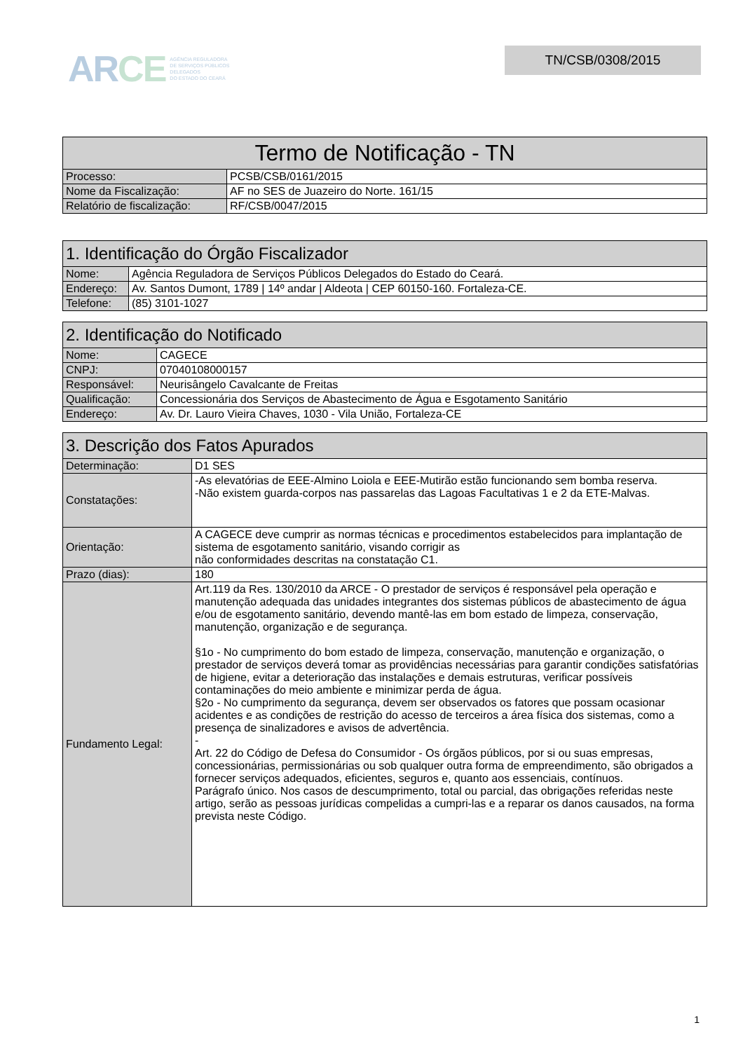ARCE
AGÊNCIA REGULADORA
DE SERVIÇOS PÚBLICOS
DELEGADOS
DO ESTADO DO CEARÁ
TN/CSB/0308/2015
| Termo de Notificação - TN | |
| --- | --- |
| Processo: | PCSB/CSB/0161/2015 |
| Nome da Fiscalização: | AF no SES de Juazeiro do Norte. 161/15 |
| Relatório de fiscalização: | RF/CSB/0047/2015 |
| 1. Identificação do Órgão Fiscalizador | |
| --- | --- |
| Nome: | Agência Reguladora de Serviços Públicos Delegados do Estado do Ceará. |
| Endereço: | Av. Santos Dumont, 1789 / 14º andar / Aldeota / CEP 60150-160. Fortaleza-CE. |
| Telefone: | (85) 3101-1027 |
| 2. Identificação do Notificado | |
| --- | --- |
| Nome: | CAGECE |
| CNPJ: | 07040108000157 |
| Responsável: | Neurisângelo Cavalcante de Freitas |
| Qualificação: | Concessionária dos Serviços de Abastecimento de Água e Esgotamento Sanitário |
| Endereço: | Av. Dr. Lauro Vieira Chaves, 1030 - Vila União, Fortaleza-CE |
| 3. Descrição dos Fatos Apurados | |
| --- | --- |
| Determinação: | D1 SES |
| Constatações: | -As elevatórias de EEE-Almino Loiola e EEE-Mutirão estão funcionando sem bomba reserva. -Não existem guarda-corpos nas passarelas das Lagoas Facultativas 1 e 2 da ETE-Malvas. |
| Orientação: | A CAGECE deve cumprir as normas técnicas e procedimentos estabelecidos para implantação de sistema de esgotamento sanitário, visando corrigir as não conformidades descritas na constatação C1. |
| Prazo (dias): | 180 |
| Fundamento Legal: | Art.119 da Res. 130/2010 da ARCE - O prestador de serviços é responsável pela operação e manutenção adequada das unidades integrantes dos sistemas públicos de abastecimento de água e/ou de esgotamento sanitário, devendo mantê-las em bom estado de limpeza, conservação, manutenção, organização e de segurança. §1o - No cumprimento do bom estado de limpeza, conservação, manutenção e organização, o prestador de serviços deverá tomar as providências necessárias para garantir condições satisfatórias de higiene, evitar a deterioração das instalações e demais estruturas, verificar possíveis contaminações do meio ambiente e minimizar perda de água. §2o - No cumprimento da segurança, devem ser observados os fatores que possam ocasionar acidentes e as condições de restrição do acesso de terceiros a área física dos sistemas, como a presença de sinalizadores e avisos de advertência. - Art. 22 do Código de Defesa do Consumidor - Os órgãos públicos, por si ou suas empresas, concessionárias, permissionárias ou sob qualquer outra forma de empreendimento, são obrigados a fornecer serviços adequados, eficientes, seguros e, quanto aos essenciais, contínuos. Parágrafo único. Nos casos de descumprimento, total ou parcial, das obrigações referidas neste artigo, serão as pessoas jurídicas compelidas a cumpri-las e a reparar os danos causados, na forma prevista neste Código. |
1